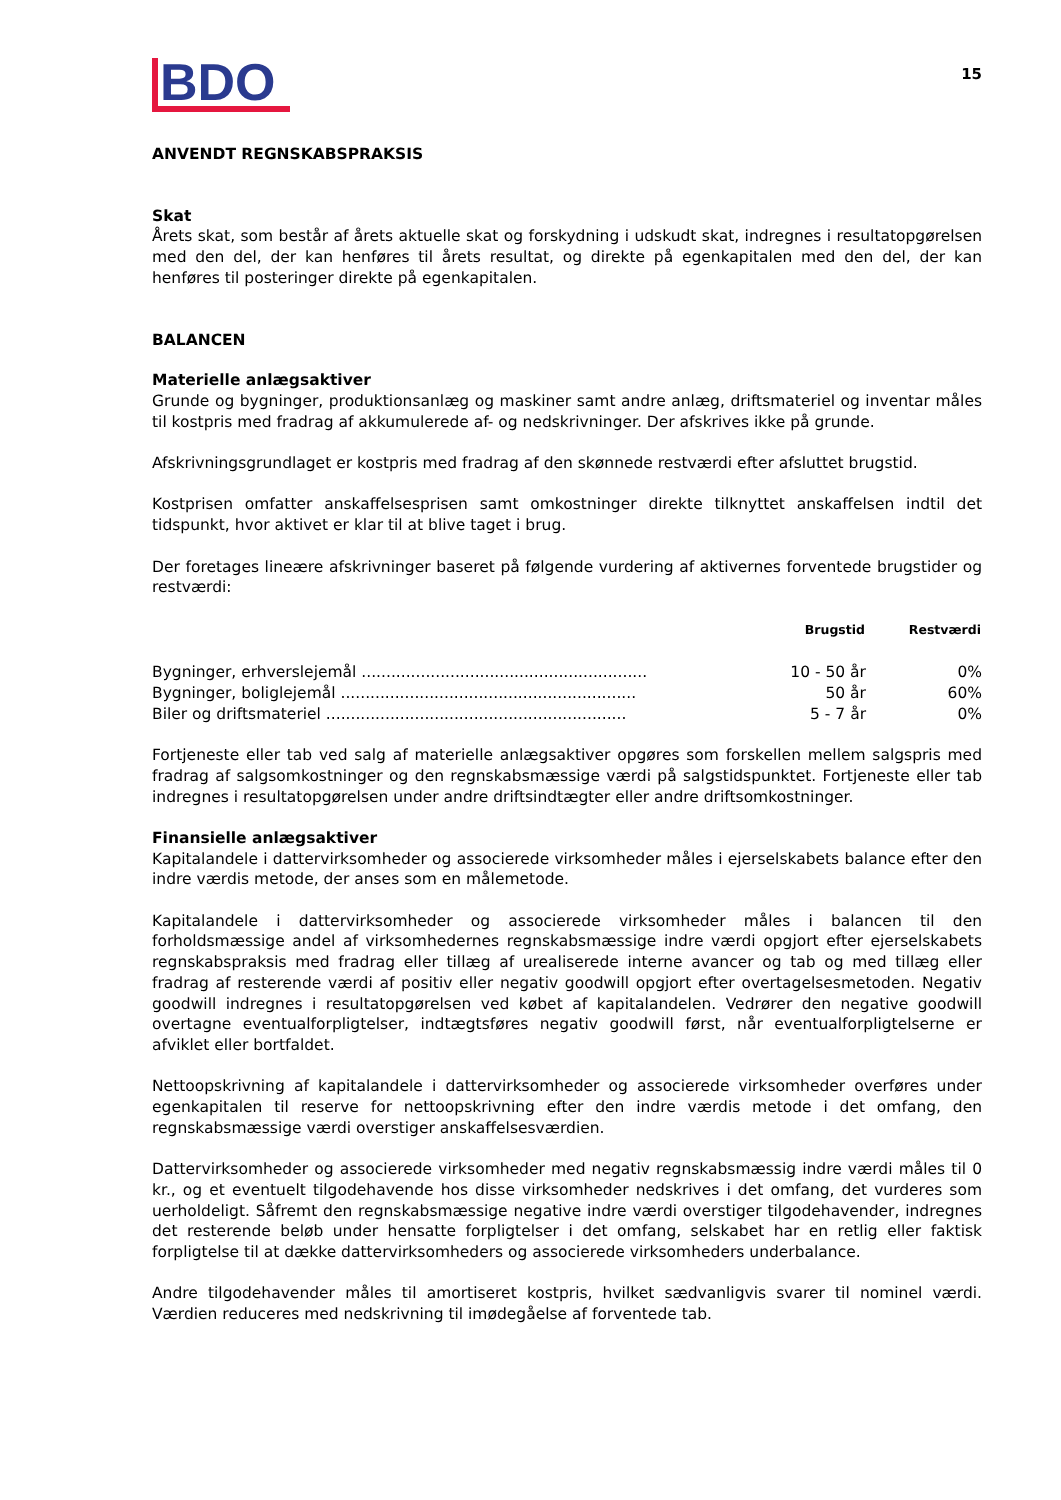BDO
15
ANVENDT REGNSKABSPRAKSIS
Skat
Årets skat, som består af årets aktuelle skat og forskydning i udskudt skat, indregnes i resultatopgørelsen med den del, der kan henføres til årets resultat, og direkte på egenkapitalen med den del, der kan henføres til posteringer direkte på egenkapitalen.
BALANCEN
Materielle anlægsaktiver
Grunde og bygninger, produktionsanlæg og maskiner samt andre anlæg, driftsmateriel og inventar måles til kostpris med fradrag af akkumulerede af- og nedskrivninger. Der afskrives ikke på grunde.
Afskrivningsgrundlaget er kostpris med fradrag af den skønnede restværdi efter afsluttet brugstid.
Kostprisen omfatter anskaffelsesprisen samt omkostninger direkte tilknyttet anskaffelsen indtil det tidspunkt, hvor aktivet er klar til at blive taget i brug.
Der foretages lineære afskrivninger baseret på følgende vurdering af aktivernes forventede brugstider og restværdi:
| | Brugstid | Restværdi |
| --- | --- | --- |
| Bygninger, erhverslejemål .......................................................... | 10 - 50 år | 0% |
| Bygninger, boliglejemål ............................................................ | 50 år | 60% |
| Biler og driftsmateriel ............................................................. | 5 - 7 år | 0% |
Fortjeneste eller tab ved salg af materielle anlægsaktiver opgøres som forskellen mellem salgspris med fradrag af salgsomkostninger og den regnskabsmæssige værdi på salgstidspunktet. Fortjeneste eller tab indregnes i resultatopgørelsen under andre driftsindtægter eller andre driftsomkostninger.
Finansielle anlægsaktiver
Kapitalandele i dattervirksomheder og associerede virksomheder måles i ejerselskabets balance efter den indre værdis metode, der anses som en målemetode.
Kapitalandele i dattervirksomheder og associerede virksomheder måles i balancen til den forholdsmæssige andel af virksomhedernes regnskabsmæssige indre værdi opgjort efter ejerselskabets regnskabspraksis med fradrag eller tillæg af urealiserede interne avancer og tab og med tillæg eller fradrag af resterende værdi af positiv eller negativ goodwill opgjort efter overtagelsesmetoden. Negativ goodwill indregnes i resultatopgørelsen ved købet af kapitalandelen. Vedrører den negative goodwill overtagne eventualforpligtelser, indtægtsføres negativ goodwill først, når eventualforpligtelserne er afviklet eller bortfaldet.
Nettoopskrivning af kapitalandele i dattervirksomheder og associerede virksomheder overføres under egenkapitalen til reserve for nettoopskrivning efter den indre værdis metode i det omfang, den regnskabsmæssige værdi overstiger anskaffelsesværdien.
Dattervirksomheder og associerede virksomheder med negativ regnskabsmæssig indre værdi måles til 0 kr., og et eventuelt tilgodehavende hos disse virksomheder nedskrives i det omfang, det vurderes som uerholdeligt. Såfremt den regnskabsmæssige negative indre værdi overstiger tilgodehavender, indregnes det resterende beløb under hensatte forpligtelser i det omfang, selskabet har en retlig eller faktisk forpligtelse til at dække dattervirksomheders og associerede virksomheders underbalance.
Andre tilgodehavender måles til amortiseret kostpris, hvilket sædvanligvis svarer til nominel værdi. Værdien reduceres med nedskrivning til imødegåelse af forventede tab.